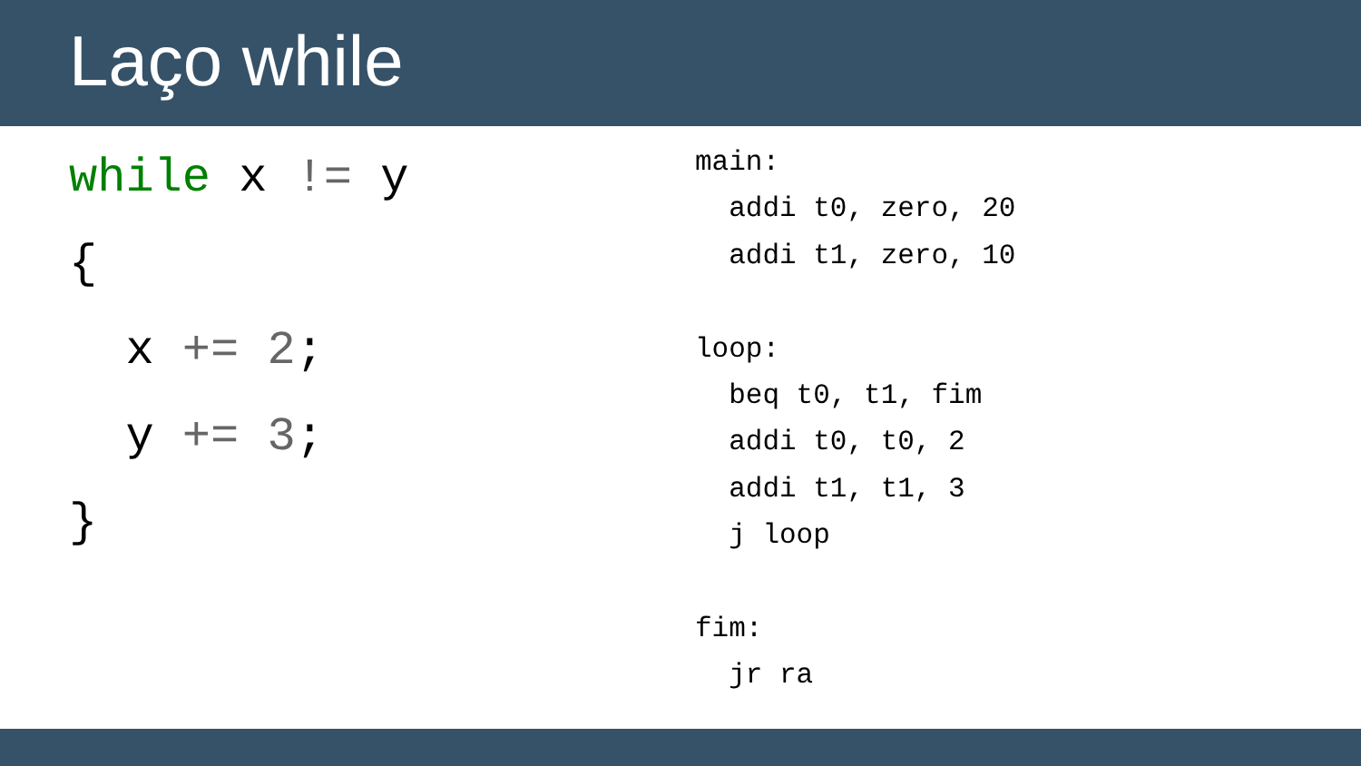Laço while
while x != y { x += 2; y += 3; }
main: addi t0, zero, 20 addi t1, zero, 10 loop: beq t0, t1, fim addi t0, t0, 2 addi t1, t1, 3 j loop fim: jr ra